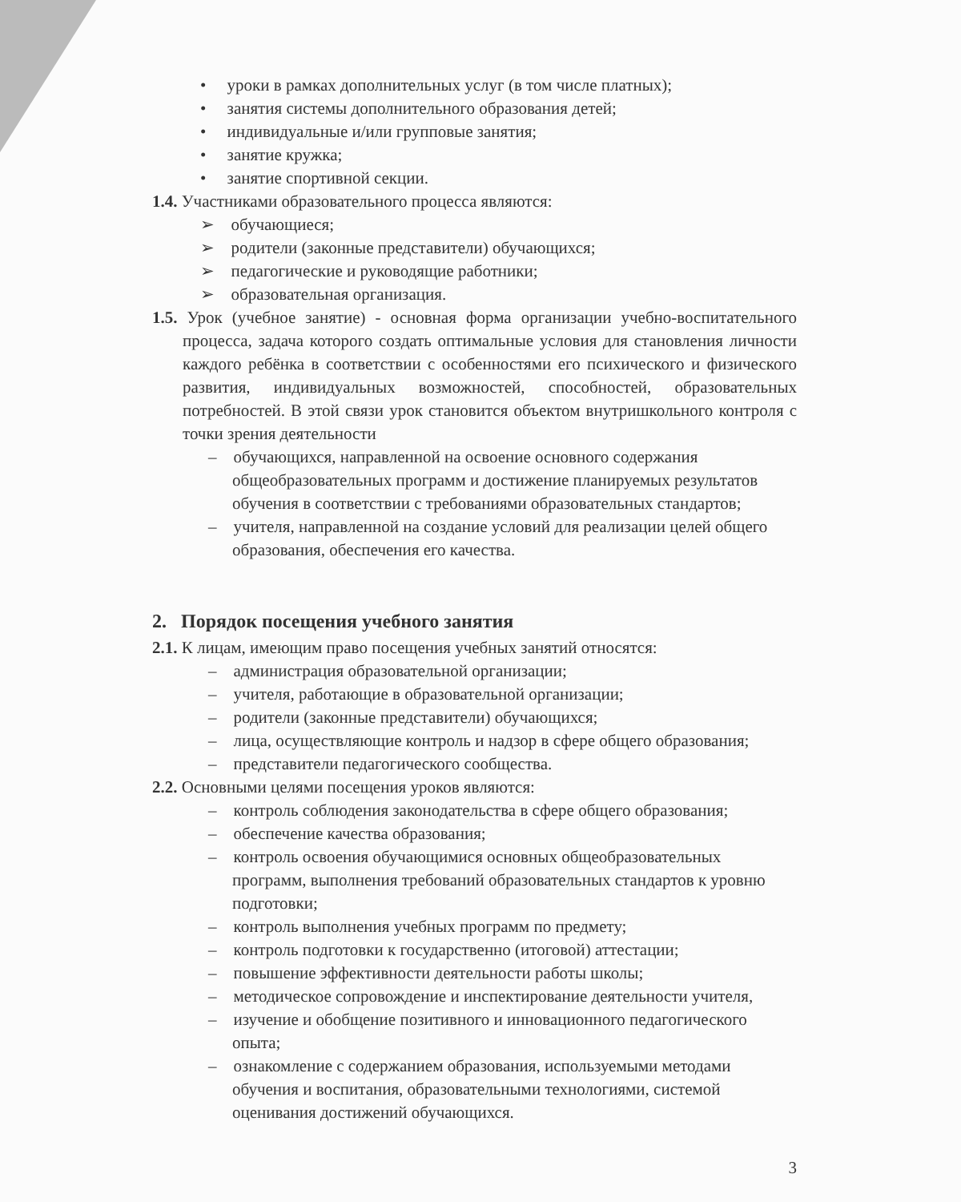• уроки в рамках дополнительных услуг (в том числе платных);
• занятия системы дополнительного образования детей;
• индивидуальные и/или групповые занятия;
• занятие кружка;
• занятие спортивной секции.
1.4. Участниками образовательного процесса являются:
➢ обучающиеся;
➢ родители (законные представители) обучающихся;
➢ педагогические и руководящие работники;
➢ образовательная организация.
1.5. Урок (учебное занятие) - основная форма организации учебно-воспитательного процесса, задача которого создать оптимальные условия для становления личности каждого ребёнка в соответствии с особенностями его психического и физического развития, индивидуальных возможностей, способностей, образовательных потребностей. В этой связи урок становится объектом внутришкольного контроля с точки зрения деятельности
– обучающихся, направленной на освоение основного содержания общеобразовательных программ и достижение планируемых результатов обучения в соответствии с требованиями образовательных стандартов;
– учителя, направленной на создание условий для реализации целей общего образования, обеспечения его качества.
2. Порядок посещения учебного занятия
2.1. К лицам, имеющим право посещения учебных занятий относятся:
– администрация образовательной организации;
– учителя, работающие в образовательной организации;
– родители (законные представители) обучающихся;
– лица, осуществляющие контроль и надзор в сфере общего образования;
– представители педагогического сообщества.
2.2. Основными целями посещения уроков являются:
– контроль соблюдения законодательства в сфере общего образования;
– обеспечение качества образования;
– контроль освоения обучающимися основных общеобразовательных программ, выполнения требований образовательных стандартов к уровню подготовки;
– контроль выполнения учебных программ по предмету;
– контроль подготовки к государственно (итоговой) аттестации;
– повышение эффективности деятельности работы школы;
– методическое сопровождение и инспектирование деятельности учителя,
– изучение и обобщение позитивного и инновационного педагогического опыта;
– ознакомление с содержанием образования, используемыми методами обучения и воспитания, образовательными технологиями, системой оценивания достижений обучающихся.
3